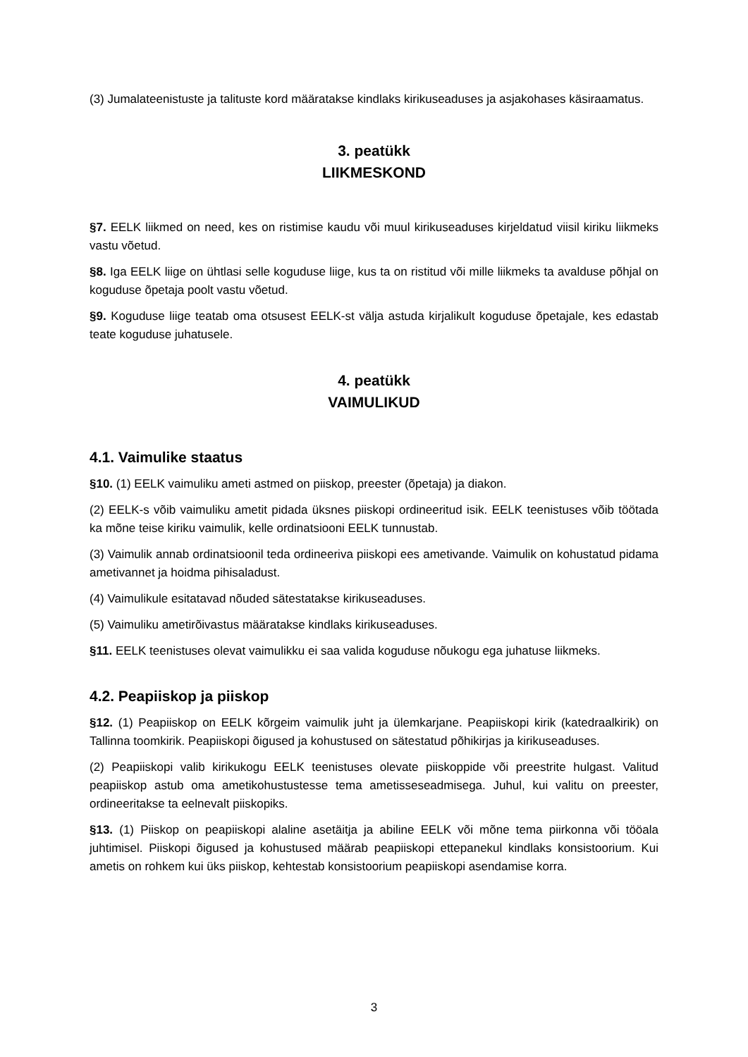(3) Jumalateenistuste ja talituste kord määratakse kindlaks kirikuseaduses ja asjakohases käsiraamatus.
3. peatükk
LIIKMESKOND
§7. EELK liikmed on need, kes on ristimise kaudu või muul kirikuseaduses kirjeldatud viisil kiriku liikmeks vastu võetud.
§8. Iga EELK liige on ühtlasi selle koguduse liige, kus ta on ristitud või mille liikmeks ta avalduse põhjal on koguduse õpetaja poolt vastu võetud.
§9. Koguduse liige teatab oma otsusest EELK-st välja astuda kirjalikult koguduse õpetajale, kes edastab teate koguduse juhatusele.
4. peatükk
VAIMULIKUD
4.1. Vaimulike staatus
§10. (1) EELK vaimuliku ameti astmed on piiskop, preester (õpetaja) ja diakon.
(2) EELK-s võib vaimuliku ametit pidada üksnes piiskopi ordineeritud isik. EELK teenistuses võib töötada ka mõne teise kiriku vaimulik, kelle ordinatsiooni EELK tunnustab.
(3) Vaimulik annab ordinatsioonil teda ordineeriva piiskopi ees ametivande. Vaimulik on kohustatud pidama ametivannet ja hoidma pihisaladust.
(4) Vaimulikule esitatavad nõuded sätestatakse kirikuseaduses.
(5) Vaimuliku ametirõivastus määratakse kindlaks kirikuseaduses.
§11. EELK teenistuses olevat vaimulikku ei saa valida koguduse nõukogu ega juhatuse liikmeks.
4.2. Peapiiskop ja piiskop
§12. (1) Peapiiskop on EELK kõrgeim vaimulik juht ja ülemkarjane. Peapiiskopi kirik (katedraalkirik) on Tallinna toomkirik. Peapiiskopi õigused ja kohustused on sätestatud põhikirjas ja kirikuseaduses.
(2) Peapiiskopi valib kirikukogu EELK teenistuses olevate piiskoppide või preestrite hulgast. Valitud peapiiskop astub oma ametikohustustesse tema ametisseseadmisega. Juhul, kui valitu on preester, ordineeritakse ta eelnevalt piiskopiks.
§13. (1) Piiskop on peapiiskopi alaline asetäitja ja abiline EELK või mõne tema piirkonna või tööala juhtimisel. Piiskopi õigused ja kohustused määrab peapiiskopi ettepanekul kindlaks konsistoorium. Kui ametis on rohkem kui üks piiskop, kehtestab konsistoorium peapiiskopi asendamise korra.
3